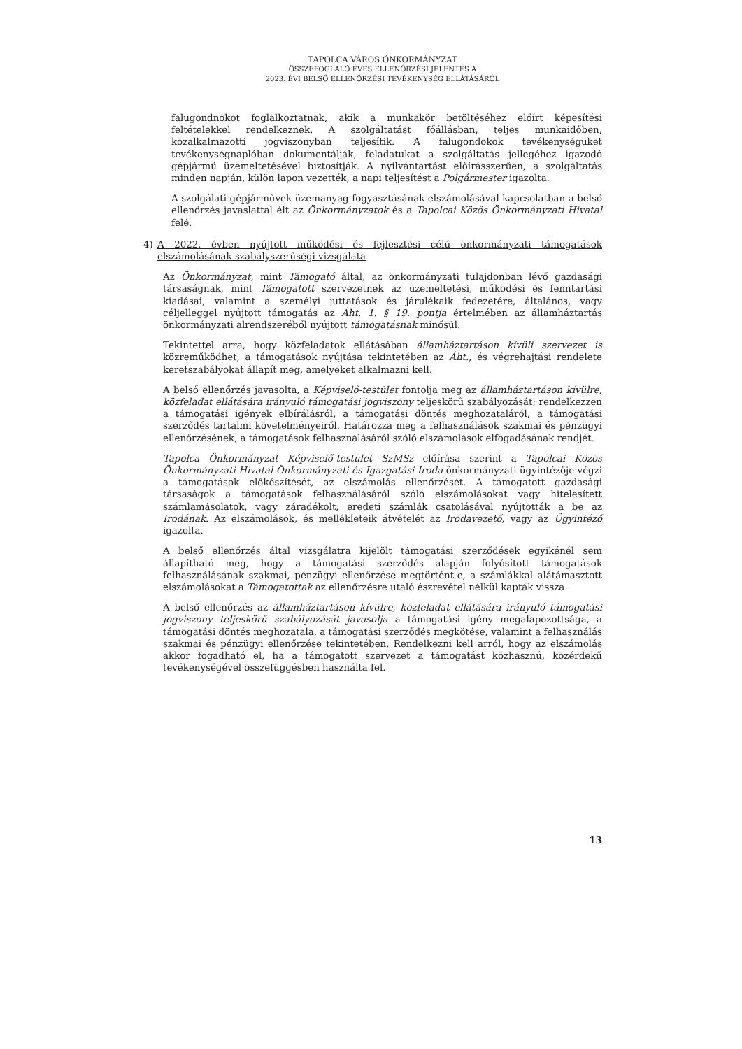TAPOLCA VÁROS ÖNKORMÁNYZAT
ÖSSZEFOGLALÓ ÉVES ELLENŐRZÉSI JELENTÉS A
2023. ÉVI BELSŐ ELLENŐRZÉSI TEVÉKENYSÉG ELLÁTÁSÁRÓL
falugondnokot foglalkoztatnak, akik a munkakör betöltéséhez előírt képesítési feltételekkel rendelkeznek. A szolgáltatást főállásban, teljes munkaidőben, közalkalmazotti jogviszonyban teljesítik. A falugondokok tevékenységüket tevékenységnaplóban dokumentálják, feladatukat a szolgáltatás jellegéhez igazodó gépjármű üzemeltetésével biztosítják. A nyilvántartást előírásszerűen, a szolgáltatás minden napján, külön lapon vezették, a napi teljesítést a Polgármester igazolta.
A szolgálati gépjárművek üzemanyag fogyasztásának elszámolásával kapcsolatban a belső ellenőrzés javaslattal élt az Önkormányzatok és a Tapolcai Közös Önkormányzati Hivatal felé.
4) A 2022. évben nyújtott működési és fejlesztési célú önkormányzati támogatások elszámolásának szabályszerűségi vizsgálata
Az Önkormányzat, mint Támogató által, az önkormányzati tulajdonban lévő gazdasági társaságnak, mint Támogatott szervezetnek az üzemeltetési, működési és fenntartási kiadásai, valamint a személyi juttatások és járulékaik fedezetére, általános, vagy céljelleggel nyújtott támogatás az Áht. 1. § 19. pontja értelmében az államháztartás önkormányzati alrendszeréből nyújtott támogatásnak minősül.
Tekintettel arra, hogy közfeladatok ellátásában államháztartáson kívüli szervezet is közreműködhet, a támogatások nyújtása tekintetében az Áht., és végrehajtási rendelete keretszabályokat állapít meg, amelyeket alkalmazni kell.
A belső ellenőrzés javasolta, a Képviselő-testület fontolja meg az államháztartáson kívülre, közfeladat ellátására irányuló támogatási jogviszony teljeskörű szabályozását; rendelkezzen a támogatási igények elbírálásról, a támogatási döntés meghozataláról, a támogatási szerződés tartalmi követelményeiről. Határozza meg a felhasználások szakmai és pénzügyi ellenőrzésének, a támogatások felhasználásáról szóló elszámolások elfogadásának rendjét.
Tapolca Önkormányzat Képviselő-testület SzMSz előírása szerint a Tapolcai Közös Önkormányzati Hivatal Önkormányzati és Igazgatási Iroda önkormányzati ügyintézője végzi a támogatások előkészítését, az elszámolás ellenőrzését. A támogatott gazdasági társaságok a támogatások felhasználásáról szóló elszámolásokat vagy hitelesített számlamásolatok, vagy záradékolt, eredeti számlák csatolásával nyújtották a be az Irodának. Az elszámolások, és mellékleteik átvételét az Irodavezető, vagy az Ügyintéző igazolta.
A belső ellenőrzés által vizsgálatra kijelölt támogatási szerződések egyikénél sem állapítható meg, hogy a támogatási szerződés alapján folyósított támogatások felhasználásának szakmai, pénzügyi ellenőrzése megtörtént-e, a számlákkal alátámasztott elszámolásokat a Támogatottak az ellenőrzésre utaló észrevétel nélkül kapták vissza.
A belső ellenőrzés az államháztartáson kívülre, közfeladat ellátására irányuló támogatási jogviszony teljeskörű szabályozását javasolja a támogatási igény megalapozottsága, a támogatási döntés meghozatala, a támogatási szerződés megkötése, valamint a felhasználás szakmai és pénzügyi ellenőrzése tekintetében. Rendelkezni kell arról, hogy az elszámolás akkor fogadható el, ha a támogatott szervezet a támogatást közhasznú, közérdekű tevékenységével összefüggésben használta fel.
13